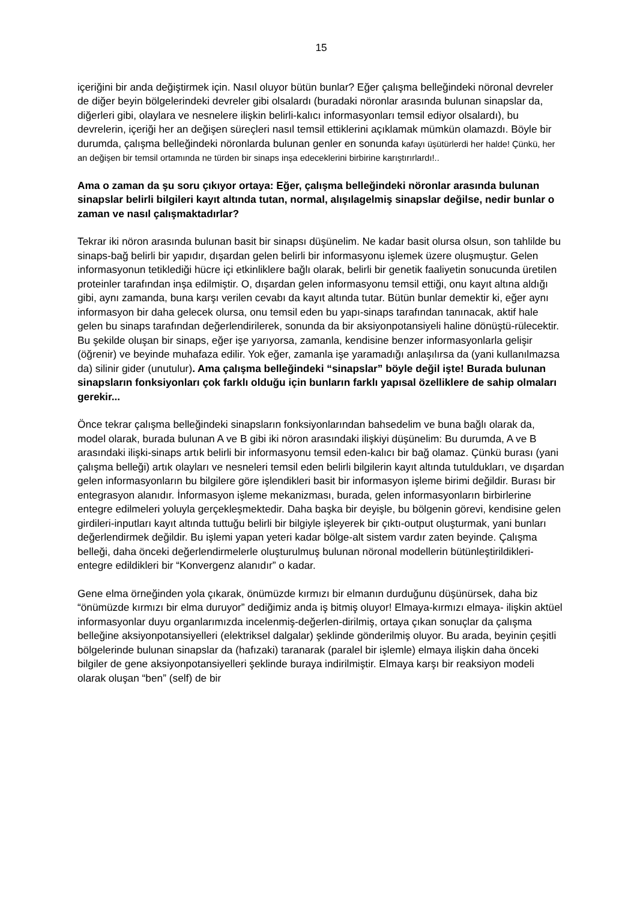15
içeriğini bir anda değiştirmek için. Nasıl oluyor bütün bunlar? Eğer çalışma belleğindeki nöronal devreler de diğer beyin bölgelerindeki devreler gibi olsalardı (buradaki nöronlar arasında bulunan sinapslar da, diğerleri gibi, olaylara ve nesnelere ilişkin belirli-kalıcı informasyonları temsil ediyor olsalardı), bu devrelerin, içeriği her an değişen süreçleri nasıl temsil ettiklerini açıklamak mümkün olamazdı. Böyle bir durumda, çalışma belleğindeki nöronlarda bulunan genler en sonunda kafayı üşütürlerdi her halde! Çünkü, her an değişen bir temsil ortamında ne türden bir sinaps inşa edeceklerini birbirine karıştırırlardı!..
Ama o zaman da şu soru çıkıyor ortaya: Eğer, çalışma belleğindeki nöronlar arasında bulunan sinapslar belirli bilgileri kayıt altında tutan, normal, alışılagelmiş sinapslar değilse, nedir bunlar o zaman ve nasıl çalışmaktadırlar?
Tekrar iki nöron arasında bulunan basit bir sinapsı düşünelim. Ne kadar basit olursa olsun, son tahlilde bu sinaps-bağ belirli bir yapıdır, dışardan gelen belirli bir informasyonu işlemek üzere oluşmuştur. Gelen informasyonun tetiklediği hücre içi etkinliklere bağlı olarak, belirli bir genetik faaliyetin sonucunda üretilen proteinler tarafından inşa edilmiştir. O, dışardan gelen informasyonu temsil ettiği, onu kayıt altına aldığı gibi, aynı zamanda, buna karşı verilen cevabı da kayıt altında tutar. Bütün bunlar demektir ki, eğer aynı informasyon bir daha gelecek olursa, onu temsil eden bu yapı-sinaps tarafından tanınacak, aktif hale gelen bu sinaps tarafından değerlendirilerek, sonunda da bir aksiyonpotansiyeli haline dönüştü-rülecektir. Bu şekilde oluşan bir sinaps, eğer işe yarıyorsa, zamanla, kendisine benzer informasyonlarla gelişir (öğrenir) ve beyinde muhafaza edilir. Yok eğer, zamanla işe yaramadığı anlaşılırsa da (yani kullanılmazsa da) silinir gider (unutulur). Ama çalışma belleğindeki “sinapslar” böyle değil işte! Burada bulunan sinapsların fonksiyonları çok farklı olduğu için bunların farklı yapısal özelliklere de sahip olmaları gerekir...
Önce tekrar çalışma belleğindeki sinapsların fonksiyonlarından bahsedelim ve buna bağlı olarak da, model olarak, burada bulunan A ve B gibi iki nöron arasındaki ilişkiyi düşünelim: Bu durumda, A ve B arasındaki ilişki-sinaps artık belirli bir informasyonu temsil eden-kalıcı bir bağ olamaz. Çünkü burası (yani çalışma belleği) artık olayları ve nesneleri temsil eden belirli bilgilerin kayıt altında tutuldukları, ve dışardan gelen informasyonların bu bilgilere göre işlendikleri basit bir informasyon işleme birimi değildir. Burası bir entegrasyon alanıdır. İnformasyon işleme mekanizması, burada, gelen informasyonların birbirlerine entegre edilmeleri yoluyla gerçekleşmektedir. Daha başka bir deyişle, bu bölgenin görevi, kendisine gelen girdileri-inputları kayıt altında tuttuğu belirli bir bilgiyle işleyerek bir çıktı-output oluşturmak, yani bunları değerlendirmek değildir. Bu işlemi yapan yeteri kadar bölge-alt sistem vardır zaten beyinde. Çalışma belleği, daha önceki değerlendirmelerle oluşturulmuş bulunan nöronal modellerin bütünleştirildikleri-entegre edildikleri bir “Konvergenz alanıdır” o kadar.
Gene elma örneğinden yola çıkarak, önümüzde kırmızı bir elmanın durduğunu düşünürsek, daha biz “önümüzde kırmızı bir elma duruyor” dediğimiz anda iş bitmiş oluyor! Elmaya-kırmızı elmaya- ilişkin aktüel informasyonlar duyu organlarımızda incelenmiş-değerlen-dirilmiş, ortaya çıkan sonuçlar da çalışma belleğine aksiyonpotansiyelleri (elektriksel dalgalar) şeklinde gönderilmiş oluyor. Bu arada, beyinin çeşitli bölgelerinde bulunan sinapslar da (hafızaki) taranarak (paralel bir işlemle) elmaya ilişkin daha önceki bilgiler de gene aksiyonpotansiyelleri şeklinde buraya indirilmiştir. Elmaya karşı bir reaksiyon modeli olarak oluşan “ben” (self) de bir